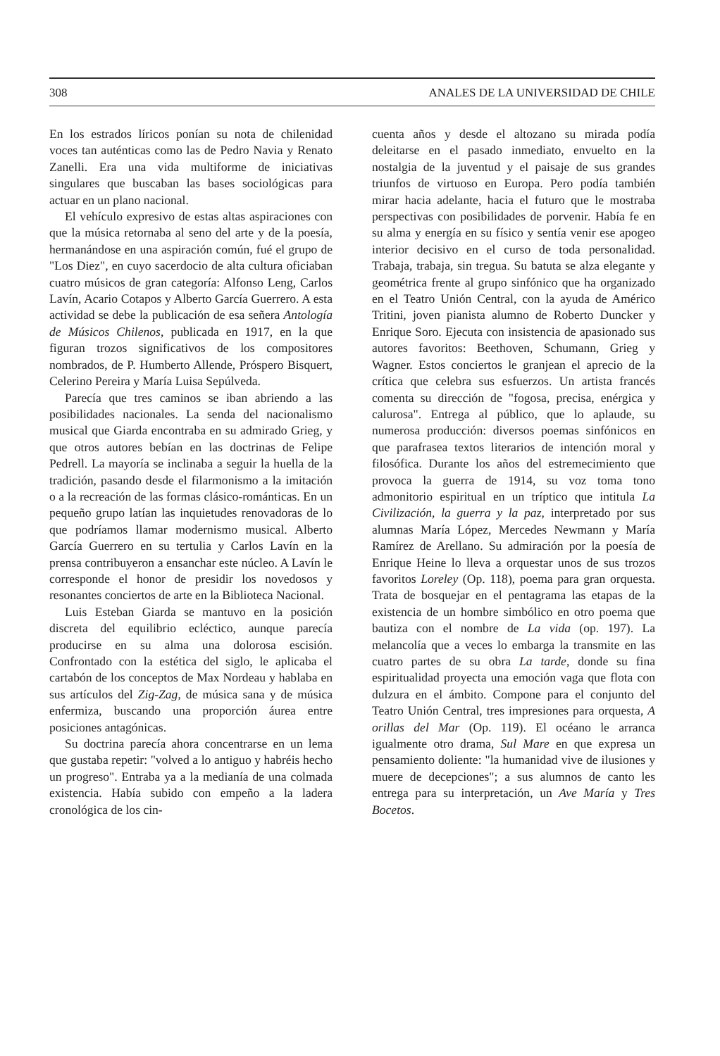308 ANALES DE LA UNIVERSIDAD DE CHILE
En los estrados líricos ponían su nota de chilenidad voces tan auténticas como las de Pedro Navia y Renato Zanelli. Era una vida multiforme de iniciativas singulares que buscaban las bases sociológicas para actuar en un plano nacional.
El vehículo expresivo de estas altas aspiraciones con que la música retornaba al seno del arte y de la poesía, hermanándose en una aspiración común, fué el grupo de "Los Diez", en cuyo sacerdocio de alta cultura oficiaban cuatro músicos de gran categoría: Alfonso Leng, Carlos Lavín, Acario Cotapos y Alberto García Guerrero. A esta actividad se debe la publicación de esa señera Antología de Músicos Chilenos, publicada en 1917, en la que figuran trozos significativos de los compositores nombrados, de P. Humberto Allende, Próspero Bisquert, Celerino Pereira y María Luisa Sepúlveda.
Parecía que tres caminos se iban abriendo a las posibilidades nacionales. La senda del nacionalismo musical que Giarda encontraba en su admirado Grieg, y que otros autores bebían en las doctrinas de Felipe Pedrell. La mayoría se inclinaba a seguir la huella de la tradición, pasando desde el filarmonismo a la imitación o a la recreación de las formas clásico-románticas. En un pequeño grupo latían las inquietudes renovadoras de lo que podríamos llamar modernismo musical. Alberto García Guerrero en su tertulia y Carlos Lavín en la prensa contribuyeron a ensanchar este núcleo. A Lavín le corresponde el honor de presidir los novedosos y resonantes conciertos de arte en la Biblioteca Nacional.
Luis Esteban Giarda se mantuvo en la posición discreta del equilibrio ecléctico, aunque parecía producirse en su alma una dolorosa escisión. Confrontado con la estética del siglo, le aplicaba el cartabón de los conceptos de Max Nordeau y hablaba en sus artículos del Zig-Zag, de música sana y de música enfermiza, buscando una proporción áurea entre posiciones antagónicas.
Su doctrina parecía ahora concentrarse en un lema que gustaba repetir: "volved a lo antiguo y habréis hecho un progreso". Entraba ya a la medianía de una colmada existencia. Había subido con empeño a la ladera cronológica de los cin-
cuenta años y desde el altozano su mirada podía deleitarse en el pasado inmediato, envuelto en la nostalgia de la juventud y el paisaje de sus grandes triunfos de virtuoso en Europa. Pero podía también mirar hacia adelante, hacia el futuro que le mostraba perspectivas con posibilidades de porvenir. Había fe en su alma y energía en su físico y sentía venir ese apogeo interior decisivo en el curso de toda personalidad. Trabaja, trabaja, sin tregua. Su batuta se alza elegante y geométrica frente al grupo sinfónico que ha organizado en el Teatro Unión Central, con la ayuda de Américo Tritini, joven pianista alumno de Roberto Duncker y Enrique Soro. Ejecuta con insistencia de apasionado sus autores favoritos: Beethoven, Schumann, Grieg y Wagner. Estos conciertos le granjean el aprecio de la crítica que celebra sus esfuerzos. Un artista francés comenta su dirección de "fogosa, precisa, enérgica y calurosa". Entrega al público, que lo aplaude, su numerosa producción: diversos poemas sinfónicos en que parafrasea textos literarios de intención moral y filosófica. Durante los años del estremecimiento que provoca la guerra de 1914, su voz toma tono admonitorio espiritual en un tríptico que intitula La Civilización, la guerra y la paz, interpretado por sus alumnas María López, Mercedes Newmann y María Ramírez de Arellano. Su admiración por la poesía de Enrique Heine lo lleva a orquestar unos de sus trozos favoritos Loreley (Op. 118), poema para gran orquesta. Trata de bosquejar en el pentagrama las etapas de la existencia de un hombre simbólico en otro poema que bautiza con el nombre de La vida (op. 197). La melancolía que a veces lo embarga la transmite en las cuatro partes de su obra La tarde, donde su fina espiritualidad proyecta una emoción vaga que flota con dulzura en el ámbito. Compone para el conjunto del Teatro Unión Central, tres impresiones para orquesta, A orillas del Mar (Op. 119). El océano le arranca igualmente otro drama, Sul Mare en que expresa un pensamiento doliente: "la humanidad vive de ilusiones y muere de decepciones"; a sus alumnos de canto les entrega para su interpretación, un Ave María y Tres Bocetos.